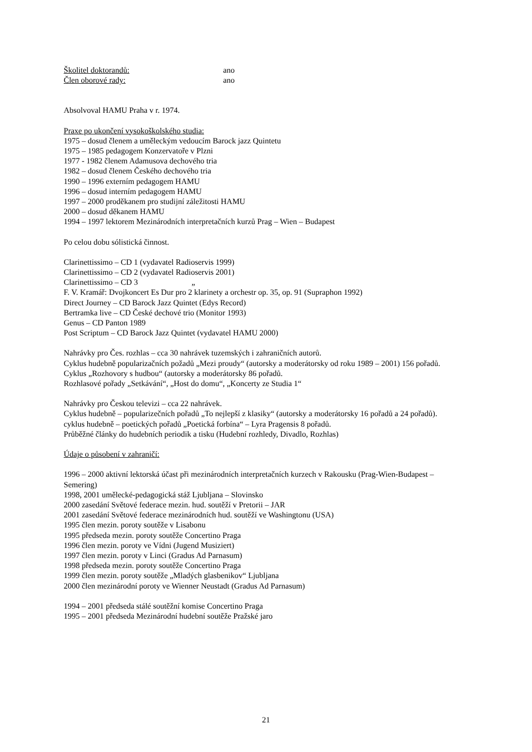Školitel doktorandů: ano
Člen oborové rady: ano
Absolvoval HAMU Praha v r. 1974.
Praxe po ukončení vysokoškolského studia:
1975 – dosud členem a uměleckým vedoucím Barock jazz Quintetu
1975 – 1985 pedagogem Konzervatoře v Plzni
1977 - 1982 členem Adamusova dechového tria
1982 – dosud členem Českého dechového tria
1990 – 1996 externím pedagogem HAMU
1996 – dosud interním pedagogem HAMU
1997 – 2000 proděkanem pro studijní záležitosti HAMU
2000 – dosud děkanem HAMU
1994 – 1997 lektorem Mezinárodních interpretačních kurzů Prag – Wien – Budapest
Po celou dobu sólistická činnost.
Clarinettissimo – CD 1 (vydavatel Radioservis 1999)
Clarinettissimo – CD 2 (vydavatel Radioservis 2001)
Clarinettissimo – CD 3 „
F. V. Kramář: Dvojkoncert Es Dur pro 2 klarinety a orchestr op. 35, op. 91 (Supraphon 1992)
Direct Journey – CD Barock Jazz Quintet (Edys Record)
Bertramka live – CD České dechové trio (Monitor 1993)
Genus – CD Panton 1989
Post Scriptum – CD Barock Jazz Quintet (vydavatel HAMU 2000)
Nahrávky pro Čes. rozhlas – cca 30 nahrávek tuzemských i zahraničních autorů.
Cyklus hudebně popularizačních požadů „Mezi proudy“ (autorsky a moderátorsky od roku 1989 – 2001) 156 pořadů.
Cyklus „Rozhovory s hudbou“ (autorsky a moderátorsky 86 pořadů.
Rozhlasové pořady „Setkávání“, „Host do domu“, „Koncerty ze Studia 1“
Nahrávky pro Českou televizi – cca 22 nahrávek.
Cyklus hudebně – popularizečních pořadů „To nejlepší z klasiky“ (autorsky a moderátorsky 16 pořadů a 24 pořadů).
cyklus hudebně – poetických pořadů „Poetická forbína“ – Lyra Pragensis 8 pořadů.
Průběžné články do hudebních periodik a tisku (Hudební rozhledy, Divadlo, Rozhlas)
Údaje o působení v zahraničí:
1996 – 2000 aktivní lektorská účast při mezinárodních interpretačních kurzech v Rakousku (Prag-Wien-Budapest – Semering)
1998, 2001 umělecké-pedagogická stáž Ljubljana – Slovinsko
2000 zasedání Světové federace mezin. hud. soutěží v Pretorii – JAR
2001 zasedání Světové federace mezinárodních hud. soutěží ve Washingtonu (USA)
1995 člen mezin. poroty soutěže v Lisabonu
1995 předseda mezin. poroty soutěže Concertino Praga
1996 člen mezin. poroty ve Vídni (Jugend Musiziert)
1997 člen mezin. poroty v Linci (Gradus Ad Parnasum)
1998 předseda mezin. poroty soutěže Concertino Praga
1999 člen mezin. poroty soutěže „Mladých glasbenikov“ Ljubljana
2000 člen mezinárodní poroty ve Wienner Neustadt (Gradus Ad Parnasum)
1994 – 2001 předseda stálé soutěžní komise Concertino Praga
1995 – 2001 předseda Mezinárodní hudební soutěže Pražské jaro
21